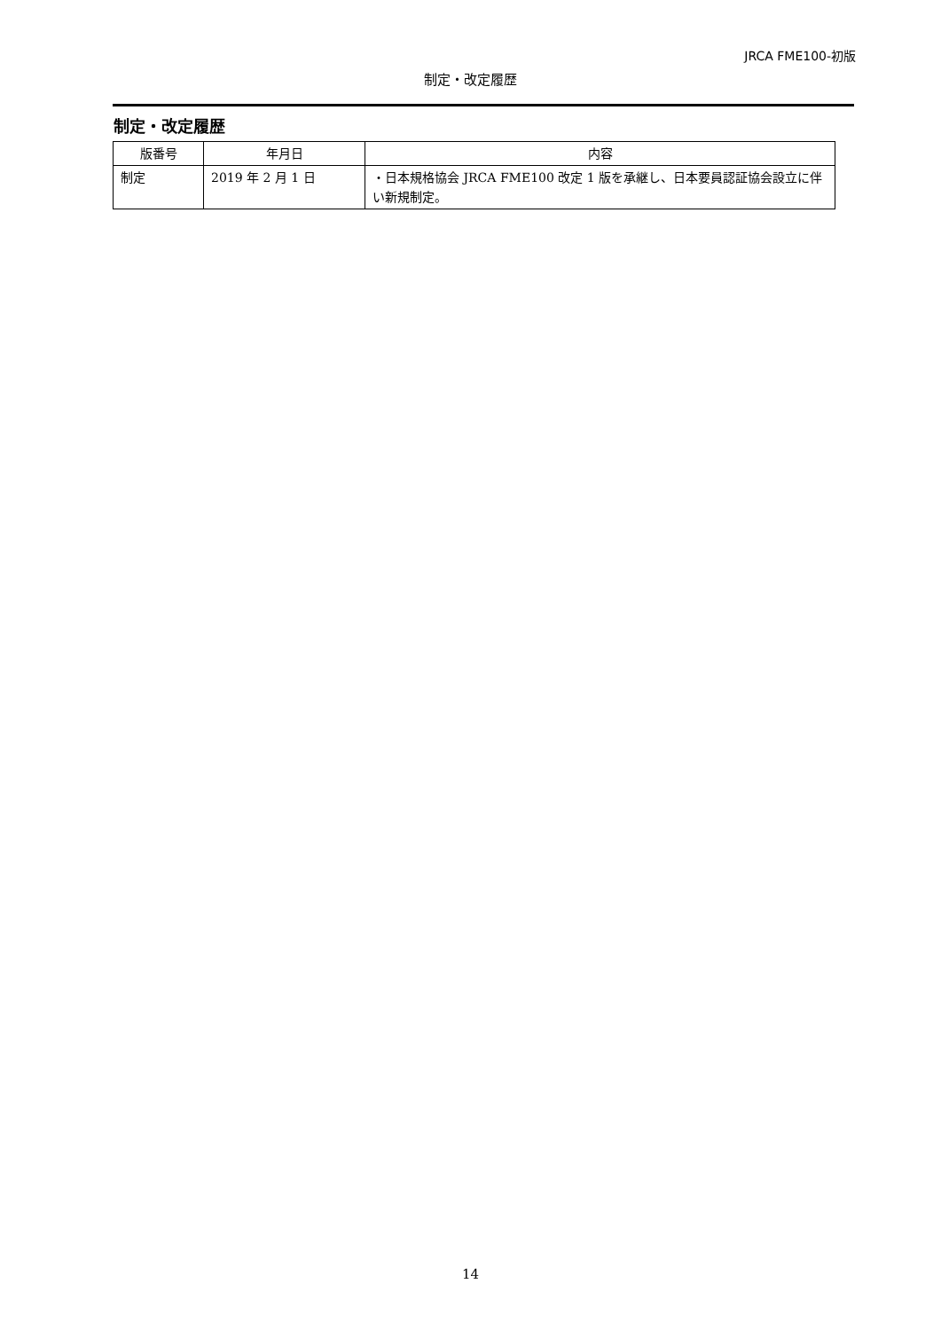JRCA FME100-初版
制定・改定履歴
制定・改定履歴
| 版番号 | 年月日 | 内容 |
| --- | --- | --- |
| 制定 | 2019 年 2 月 1 日 | ・日本規格協会 JRCA FME100 改定 1 版を承継し、日本要員認証協会設立に伴い新規制定。 |
14